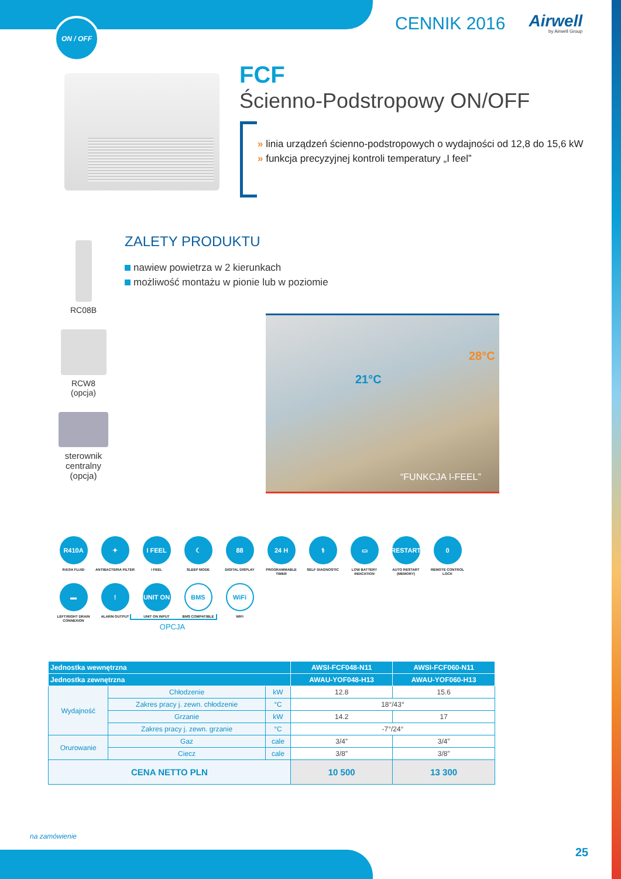ON / OFF
CENNIK 2016
Airwell
by Airwell Group
FCF
Ścienno-Podstropowy ON/OFF
» linia urządzeń ścienno-podstropowych o wydajności od 12,8 do 15,6 kW
» funkcja precyzyjnej kontroli temperatury „I feel”
ZALETY PRODUKTU
nawiew powietrza w 2 kierunkach
możliwość montażu w pionie lub w poziomie
RC08B
RCW8
(opcja)
sterownik
centralny
(opcja)
21°C
28°C
“FUNKCJA I-FEEL”
R410A
R410A FLUID
✦
ANTIBACTERIA FILTER
I FEEL
I FEEL
☾
SLEEP MODE
88
DIGITAL DISPLAY
24 H
PROGRAMMABLE TIMER
⚕
SELF DIAGNOSTIC
▭
LOW BATTERY INDICATION
RESTART
AUTO RESTART (MEMORY)
0
REMOTE CONTROL LOCK
▬
LEFT/RIGHT DRAIN CONNEXION
!
ALARM OUTPUT
UNIT ON
UNIT ON INPUT
BMS
BMS COMPATIBLE
WiFi
WIFI
OPCJA
| Jednostka wewnętrzna | | | | AWSI-FCF048-N11 | AWSI-FCF060-N11 |
| --- | --- | --- | --- | --- | --- |
| Jednostka zewnętrzna | | | | AWAU-YOF048-H13 | AWAU-YOF060-H13 |
| Wydajność | Chłodzenie | | kW | 12.8 | 15.6 |
| | Zakres pracy j. zewn. chłodzenie | | °C | 18°/43° | |
| | Grzanie | | kW | 14.2 | 17 |
| | Zakres pracy j. zewn. grzanie | | °C | -7°/24° | |
| Orurowanie | Gaz | cale | | 3/4” | 3/4” |
| | Ciecz | cale | | 3/8” | 3/8” |
| CENA NETTO PLN | | | | 10 500 | 13 300 |
na zamówienie
25